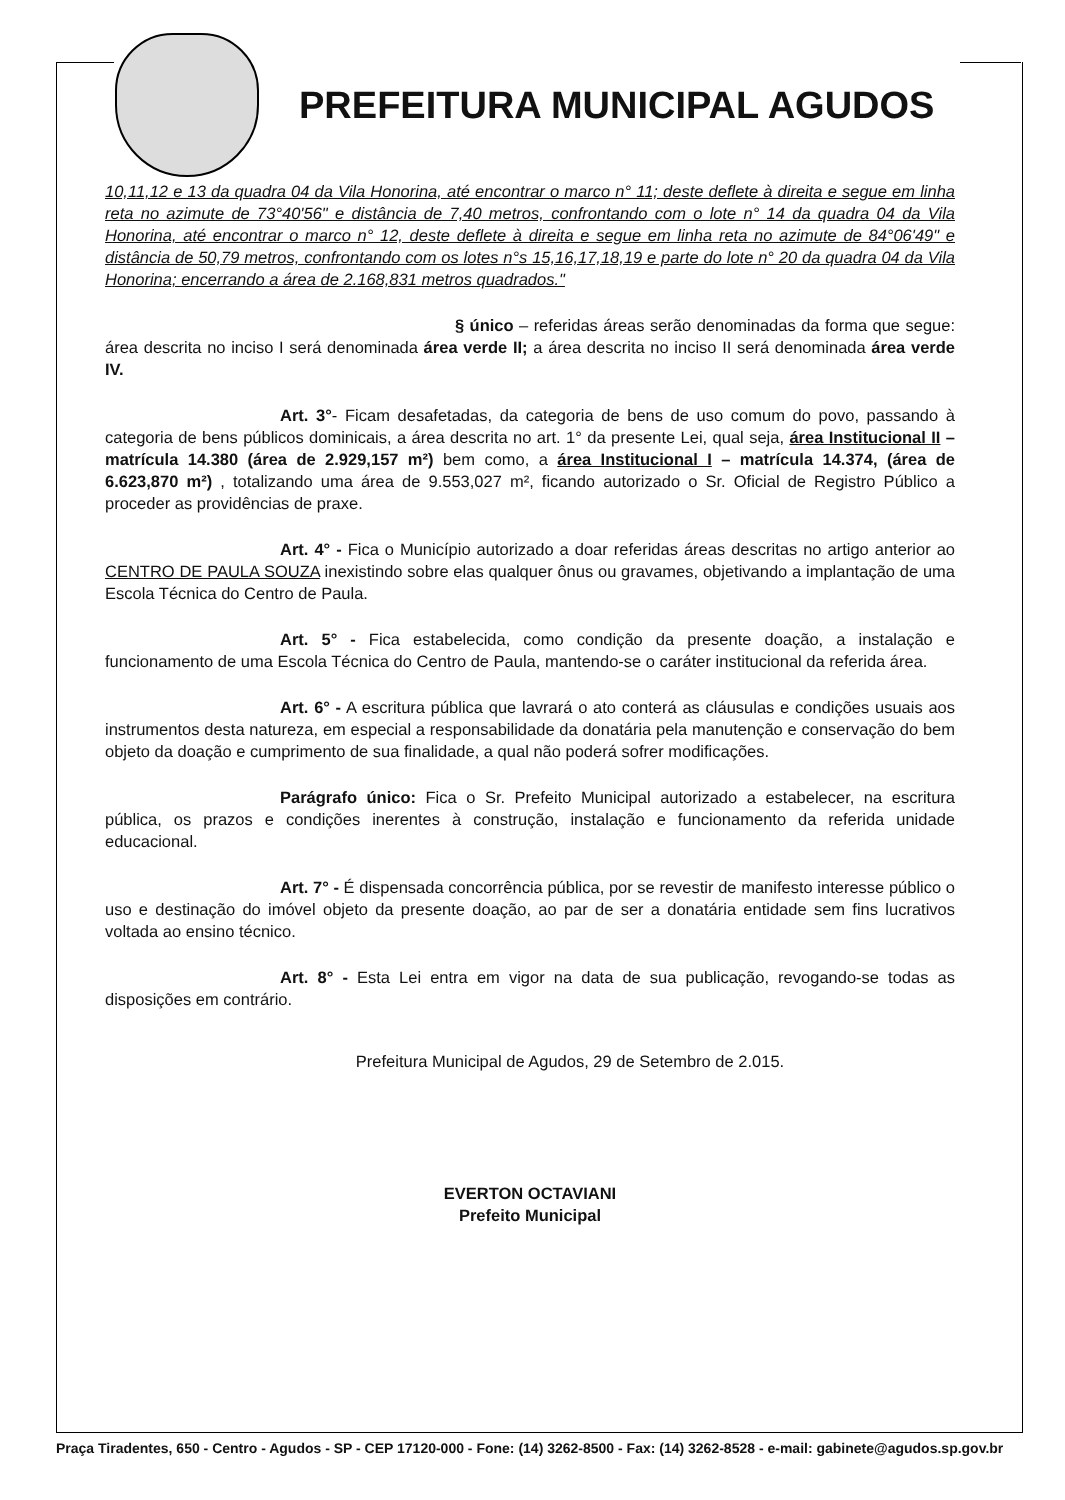PREFEITURA MUNICIPAL AGUDOS
10,11,12 e 13 da quadra 04 da Vila Honorina, até encontrar o marco n° 11; deste deflete à direita e segue em linha reta no azimute de 73°40'56" e distância de 7,40 metros, confrontando com o lote n° 14 da quadra 04 da Vila Honorina, até encontrar o marco n° 12, deste deflete à direita e segue em linha reta no azimute de 84°06'49" e distância de 50,79 metros, confrontando com os lotes n°s 15,16,17,18,19 e parte do lote n° 20 da quadra 04 da Vila Honorina; encerrando a área de 2.168,831 metros quadrados."
§ único – referidas áreas serão denominadas da forma que segue: área descrita no inciso I será denominada área verde II; a área descrita no inciso II será denominada área verde IV.
Art. 3°- Ficam desafetadas, da categoria de bens de uso comum do povo, passando à categoria de bens públicos dominicais, a área descrita no art. 1° da presente Lei, qual seja, área Institucional II – matrícula 14.380 (área de 2.929,157 m²) bem como, a área Institucional I – matrícula 14.374, (área de 6.623,870 m²) , totalizando uma área de 9.553,027 m², ficando autorizado o Sr. Oficial de Registro Público a proceder as providências de praxe.
Art. 4° - Fica o Município autorizado a doar referidas áreas descritas no artigo anterior ao CENTRO DE PAULA SOUZA inexistindo sobre elas qualquer ônus ou gravames, objetivando a implantação de uma Escola Técnica do Centro de Paula.
Art. 5° - Fica estabelecida, como condição da presente doação, a instalação e funcionamento de uma Escola Técnica do Centro de Paula, mantendo-se o caráter institucional da referida área.
Art. 6° - A escritura pública que lavrará o ato conterá as cláusulas e condições usuais aos instrumentos desta natureza, em especial a responsabilidade da donatária pela manutenção e conservação do bem objeto da doação e cumprimento de sua finalidade, a qual não poderá sofrer modificações.
Parágrafo único: Fica o Sr. Prefeito Municipal autorizado a estabelecer, na escritura pública, os prazos e condições inerentes à construção, instalação e funcionamento da referida unidade educacional.
Art. 7° - É dispensada concorrência pública, por se revestir de manifesto interesse público o uso e destinação do imóvel objeto da presente doação, ao par de ser a donatária entidade sem fins lucrativos voltada ao ensino técnico.
Art. 8° - Esta Lei entra em vigor na data de sua publicação, revogando-se todas as disposições em contrário.
Prefeitura Municipal de Agudos, 29 de Setembro de 2.015.
EVERTON OCTAVIANI
Prefeito Municipal
Praça Tiradentes, 650 - Centro - Agudos - SP - CEP 17120-000 - Fone: (14) 3262-8500 - Fax: (14) 3262-8528 - e-mail: gabinete@agudos.sp.gov.br